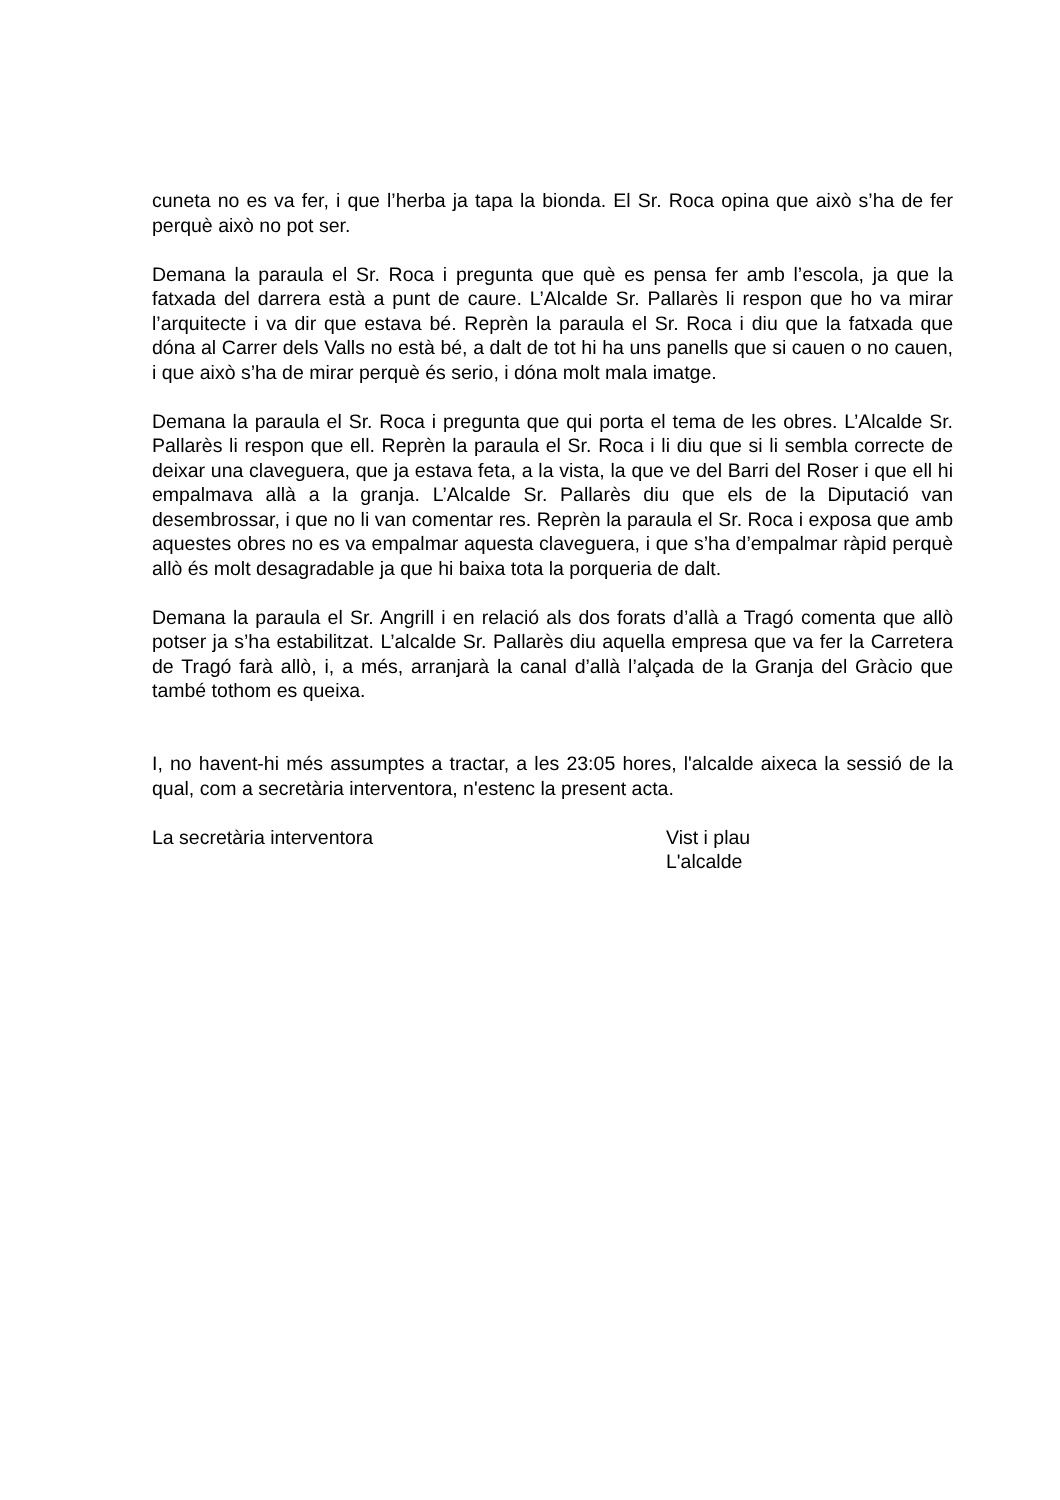cuneta no es va fer, i que l’herba ja tapa la bionda. El Sr. Roca opina que això s’ha de fer perquè això no pot ser.
Demana la paraula el Sr. Roca i pregunta que què es pensa fer amb l’escola, ja que la fatxada del darrera està a punt de caure. L’Alcalde Sr. Pallarès li respon que ho va mirar l’arquitecte i va dir que estava bé. Reprèn la paraula el Sr. Roca i diu que la fatxada que dóna al Carrer dels Valls no està bé, a dalt de tot hi ha uns panells que si cauen o no cauen, i que això s’ha de mirar perquè és serio, i dóna molt mala imatge.
Demana la paraula el Sr. Roca i pregunta que qui porta el tema de les obres. L’Alcalde Sr. Pallarès li respon que ell. Reprèn la paraula el Sr. Roca i li diu que si li sembla correcte de deixar una claveguera, que ja estava feta, a la vista, la que ve del Barri del Roser i que ell hi empalmava allà a la granja. L’Alcalde Sr. Pallarès diu que els de la Diputació van desembrossar, i que no li van comentar res. Reprèn la paraula el Sr. Roca i exposa que amb aquestes obres no es va empalmar aquesta claveguera, i que s’ha d’empalmar ràpid perquè allò és molt desagradable ja que hi baixa tota la porqueria de dalt.
Demana la paraula el Sr. Angrill i en relació als dos forats d’allà a Tragó comenta que allò potser ja s’ha estabilitzat. L’alcalde Sr. Pallarès diu aquella empresa que va fer la Carretera de Tragó farà allò, i, a més, arranjarà la canal d’allà l’alçada de la Granja del Gràcio que també tothom es queixa.
I, no havent-hi més assumptes a tractar, a les 23:05 hores, l'alcalde aixeca la sessió de la qual, com a secretària interventora, n'estenc la present acta.
La secretària interventora Vist i plau
L'alcalde